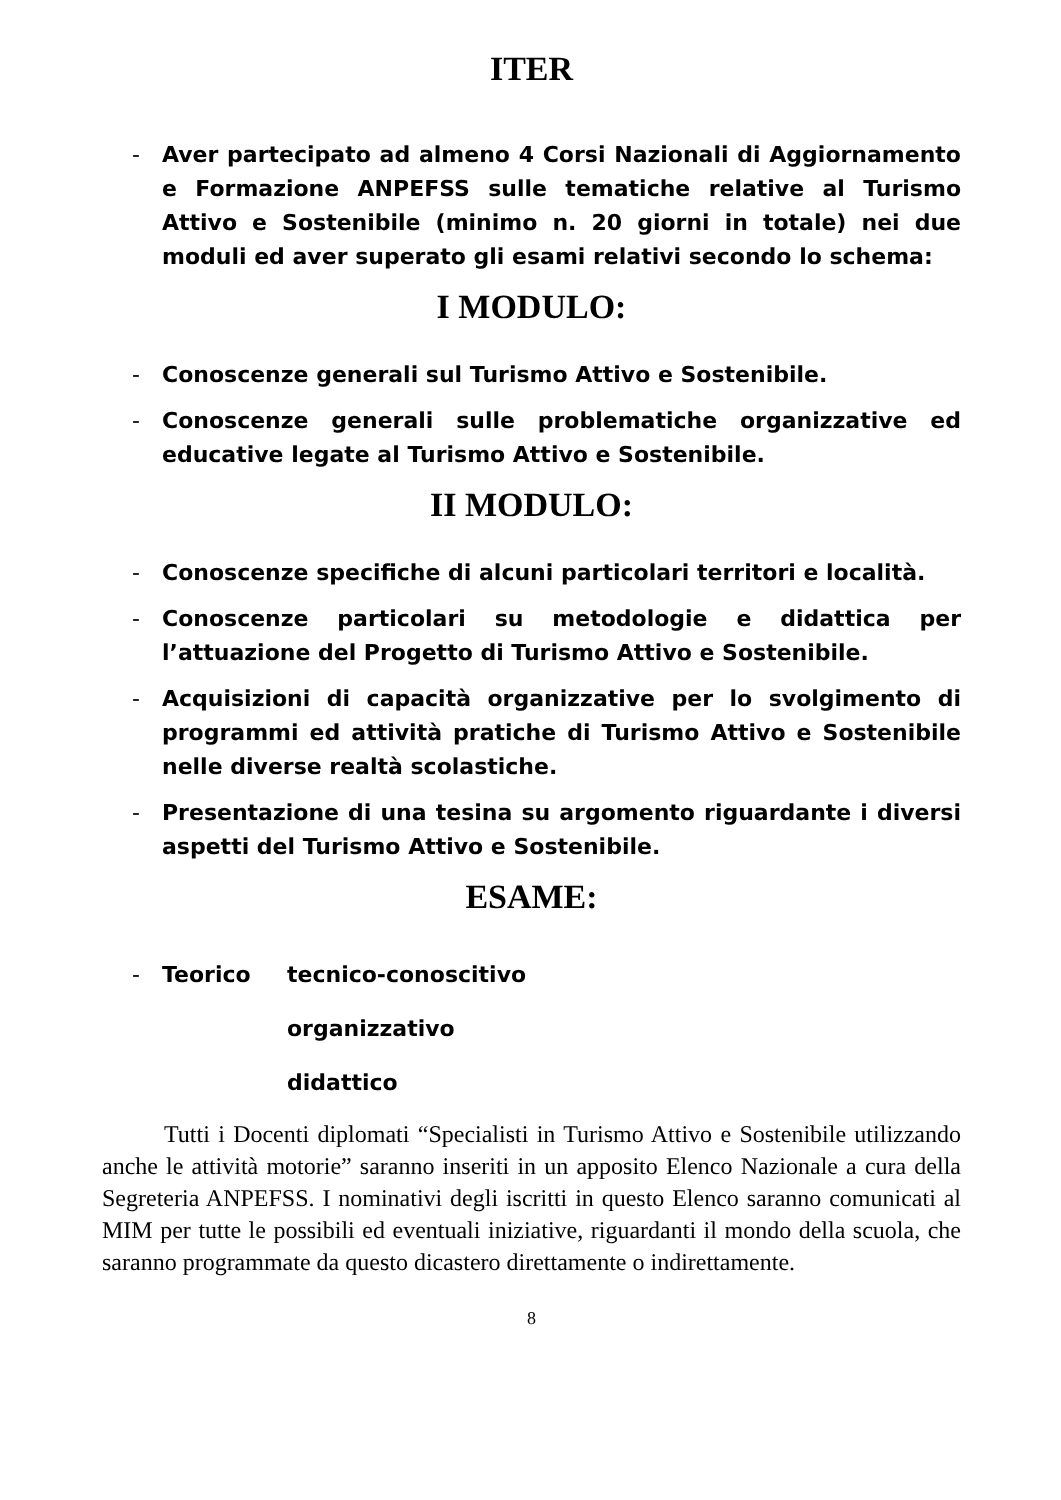ITER
- Aver partecipato ad almeno 4 Corsi Nazionali di Aggiornamento e Formazione ANPEFSS sulle tematiche relative al Turismo Attivo e Sostenibile (minimo n. 20 giorni in totale) nei due moduli ed aver superato gli esami relativi secondo lo schema:
I MODULO:
- Conoscenze generali sul Turismo Attivo e Sostenibile.
- Conoscenze generali sulle problematiche organizzative ed educative legate al Turismo Attivo e Sostenibile.
II MODULO:
- Conoscenze specifiche di alcuni particolari territori e località.
- Conoscenze particolari su metodologie e didattica per l’attuazione del Progetto di Turismo Attivo e Sostenibile.
- Acquisizioni di capacità organizzative per lo svolgimento di programmi ed attività pratiche di Turismo Attivo e Sostenibile nelle diverse realtà scolastiche.
- Presentazione di una tesina su argomento riguardante i diversi aspetti del Turismo Attivo e Sostenibile.
ESAME:
- Teorico tecnico-conoscitivo
organizzativo
didattico
Tutti i Docenti diplomati “Specialisti in Turismo Attivo e Sostenibile utilizzando anche le attività motorie” saranno inseriti in un apposito Elenco Nazionale a cura della Segreteria ANPEFSS. I nominativi degli iscritti in questo Elenco saranno comunicati al MIM per tutte le possibili ed eventuali iniziative, riguardanti il mondo della scuola, che saranno programmate da questo dicastero direttamente o indirettamente.
8